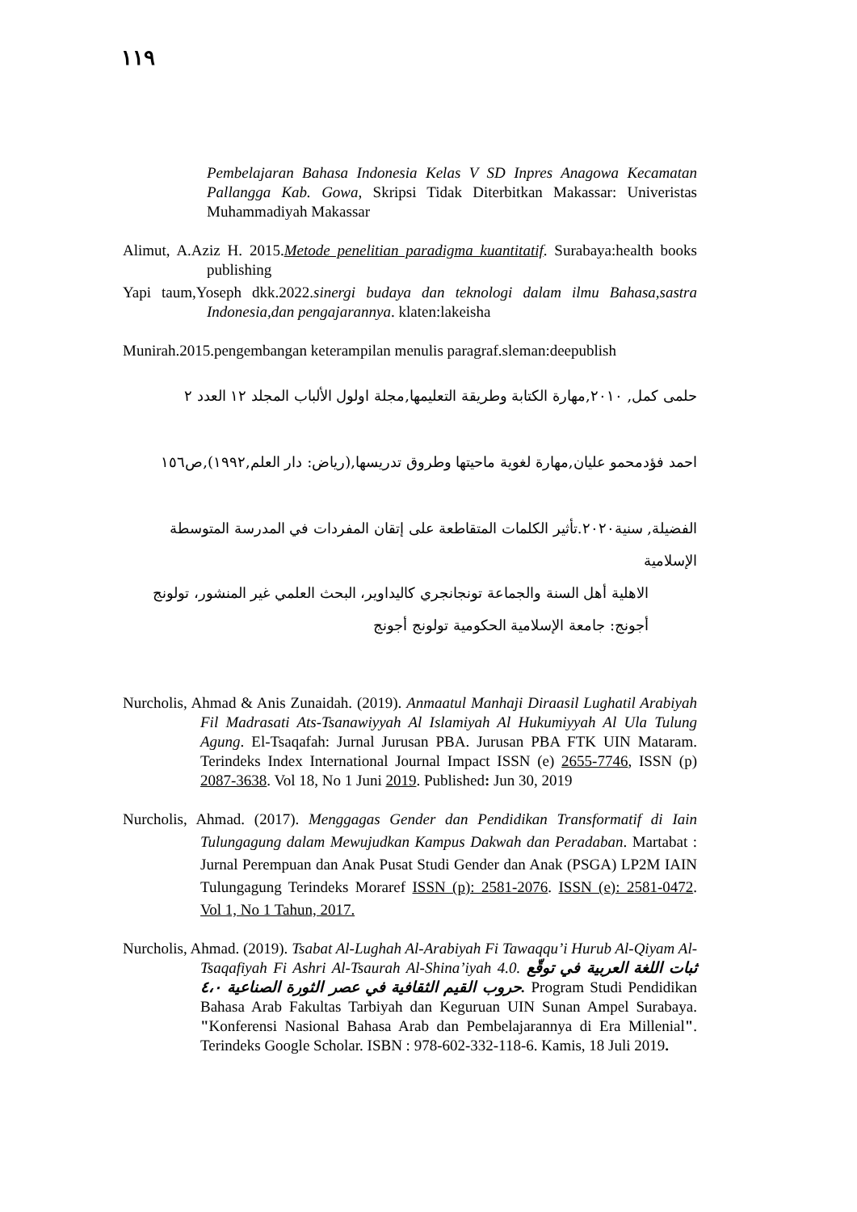١١٩
Pembelajaran Bahasa Indonesia Kelas V SD Inpres Anagowa Kecamatan Pallangga Kab. Gowa, Skripsi Tidak Diterbitkan Makassar: Univeristas Muhammadiyah Makassar
Alimut, A.Aziz H. 2015.Metode penelitian paradigma kuantitatif. Surabaya:health books publishing
Yapi taum,Yoseph dkk.2022.sinergi budaya dan teknologi dalam ilmu Bahasa,sastra Indonesia,dan pengajarannya. klaten:lakeisha
Munirah.2015.pengembangan keterampilan menulis paragraf.sleman:deepublish
حلمى كمل, ٢٠١٠,مهارة الكتابة وطريقة التعليمها,مجلة اولول الألباب المجلد ١٢ العدد ٢
احمد فؤدمحمو عليان,مهارة لغوية ماحيتها وطروق تدريسها,(رياض: دار العلم,١٩٩٢),ص١٥٦
الفضيلة, سنية٢٠٢٠.تأثير الكلمات المتقاطعة على إتقان المفردات في المدرسة المتوسطة الإسلامية
الاهلية أهل السنة والجماعة تونجانجري كاليداوير، البحث العلمي غير المنشور، تولونج
أجونج: جامعة الإسلامية الحكومية تولونج أجونج
Nurcholis, Ahmad & Anis Zunaidah. (2019). Anmaatul Manhaji Diraasil Lughatil Arabiyah Fil Madrasati Ats-Tsanawiyyah Al Islamiyah Al Hukumiyyah Al Ula Tulung Agung. El-Tsaqafah: Jurnal Jurusan PBA. Jurusan PBA FTK UIN Mataram. Terindeks Index International Journal Impact ISSN (e) 2655-7746, ISSN (p) 2087-3638. Vol 18, No 1 Juni 2019. Published: Jun 30, 2019
Nurcholis, Ahmad. (2017). Menggagas Gender dan Pendidikan Transformatif di Iain Tulungagung dalam Mewujudkan Kampus Dakwah dan Peradaban. Martabat : Jurnal Perempuan dan Anak Pusat Studi Gender dan Anak (PSGA) LP2M IAIN Tulungagung Terindeks Moraref ISSN (p): 2581-2076. ISSN (e): 2581-0472. Vol 1, No 1 Tahun, 2017.
Nurcholis, Ahmad. (2019). Tsabat Al-Lughah Al-Arabiyah Fi Tawaqqu’i Hurub Al-Qiyam Al-Tsaqafiyah Fi Ashri Al-Tsaurah Al-Shina’iyah 4.0. ثبات اللغة العربية في توقّع حروب القيم الثقافية في عصر الثورة الصناعية ٤،٠. Program Studi Pendidikan Bahasa Arab Fakultas Tarbiyah dan Keguruan UIN Sunan Ampel Surabaya. "Konferensi Nasional Bahasa Arab dan Pembelajarannya di Era Millenial". Terindeks Google Scholar. ISBN : 978-602-332-118-6. Kamis, 18 Juli 2019.